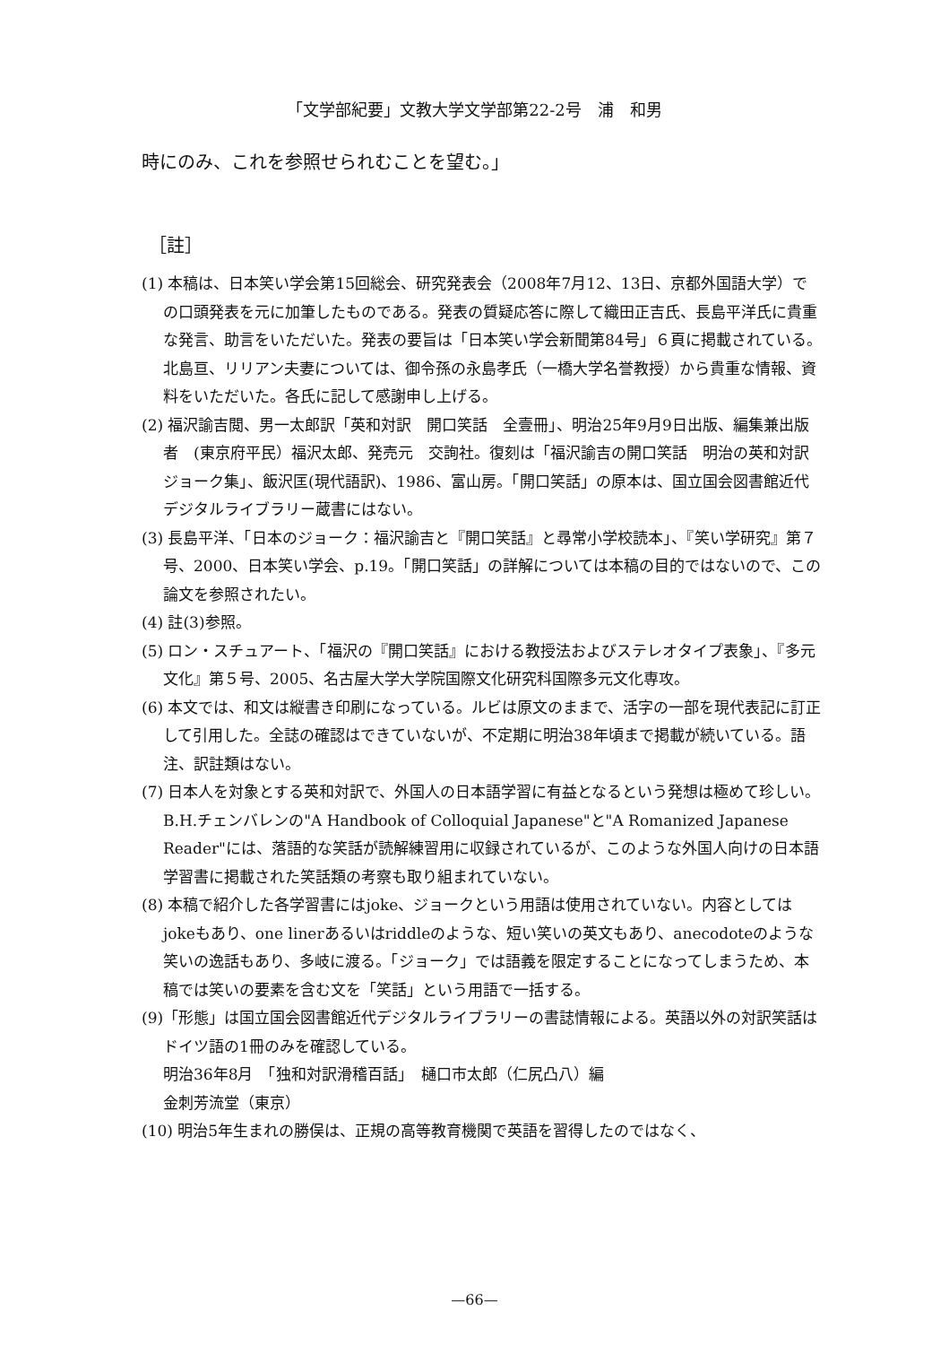「文学部紀要」文教大学文学部第22-2号　浦　和男
時にのみ、これを参照せられむことを望む。」
［註］
(1) 本稿は、日本笑い学会第15回総会、研究発表会（2008年7月12、13日、京都外国語大学）での口頭発表を元に加筆したものである。発表の質疑応答に際して織田正吉氏、長島平洋氏に貴重な発言、助言をいただいた。発表の要旨は「日本笑い学会新聞第84号」６頁に掲載されている。北島亘、リリアン夫妻については、御令孫の永島孝氏（一橋大学名誉教授）から貴重な情報、資料をいただいた。各氏に記して感謝申し上げる。
(2) 福沢諭吉閲、男一太郎訳「英和対訳　開口笑話　全壹冊」、明治25年9月9日出版、編集兼出版者　(東京府平民）福沢太郎、発売元　交詢社。復刻は「福沢諭吉の開口笑話　明治の英和対訳ジョーク集」、飯沢匡(現代語訳)、1986、富山房。「開口笑話」の原本は、国立国会図書館近代デジタルライブラリー蔵書にはない。
(3) 長島平洋、「日本のジョーク：福沢諭吉と『開口笑話』と尋常小学校読本」、『笑い学研究』第７号、2000、日本笑い学会、p.19。「開口笑話」の詳解については本稿の目的ではないので、この論文を参照されたい。
(4) 註(3)参照。
(5) ロン・スチュアート、「福沢の『開口笑話』における教授法およびステレオタイプ表象」、『多元文化』第５号、2005、名古屋大学大学院国際文化研究科国際多元文化専攻。
(6) 本文では、和文は縦書き印刷になっている。ルビは原文のままで、活字の一部を現代表記に訂正して引用した。全誌の確認はできていないが、不定期に明治38年頃まで掲載が続いている。語注、訳註類はない。
(7) 日本人を対象とする英和対訳で、外国人の日本語学習に有益となるという発想は極めて珍しい。B.H.チェンバレンの"A Handbook of Colloquial Japanese"と"A Romanized Japanese Reader"には、落語的な笑話が読解練習用に収録されているが、このような外国人向けの日本語学習書に掲載された笑話類の考察も取り組まれていない。
(8) 本稿で紹介した各学習書にはjoke、ジョークという用語は使用されていない。内容としてはjokeもあり、one linerあるいはriddleのような、短い笑いの英文もあり、anecodoteのような笑いの逸話もあり、多岐に渡る。「ジョーク」では語義を限定することになってしまうため、本稿では笑いの要素を含む文を「笑話」という用語で一括する。
(9)「形態」は国立国会図書館近代デジタルライブラリーの書誌情報による。英語以外の対訳笑話はドイツ語の1冊のみを確認している。
明治36年8月　「独和対訳滑稽百話」　樋口市太郎（仁尻凸八）編
金刺芳流堂（東京）
(10) 明治5年生まれの勝俣は、正規の高等教育機関で英語を習得したのではなく、
—66—